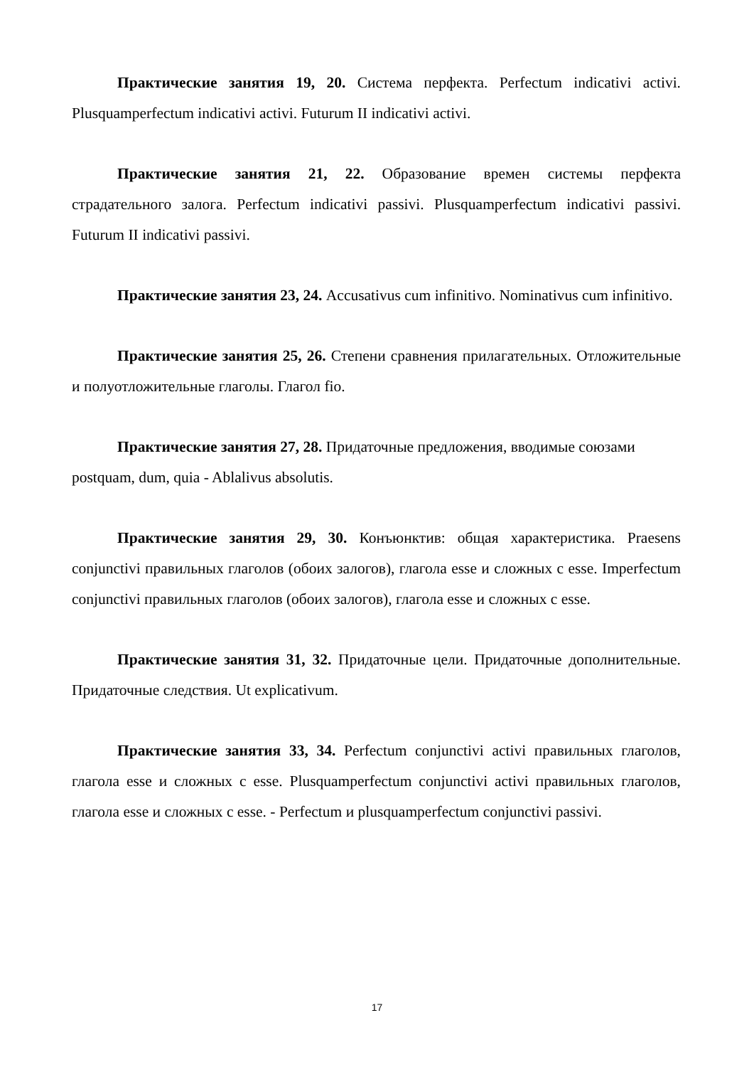Практические занятия 19, 20. Система перфекта. Perfectum indicativi activi. Plusquamperfectum indicativi activi. Futurum II indicativi activi.
Практические занятия 21, 22. Образование времен системы перфекта страдательного залога. Perfectum indicativi passivi. Plusquamperfectum indicativi passivi. Futurum II indicativi passivi.
Практические занятия 23, 24. Accusativus cum infinitivo. Nominativus cum infinitivo.
Практические занятия 25, 26. Степени сравнения прилагательных. Отложительные и полуотложительные глаголы. Глагол fio.
Практические занятия 27, 28. Придаточные предложения, вводимые союзами postquam, dum, quia - Ablalivus absolutis.
Практические занятия 29, 30. Конъюнктив: общая характеристика. Praesens conjunctivi правильных глаголов (обоих залогов), глагола esse и сложных с esse. Imperfectum conjunctivi правильных глаголов (обоих залогов), глагола esse и сложных с esse.
Практические занятия 31, 32. Придаточные цели. Придаточные дополнительные. Придаточные следствия. Ut explicativum.
Практические занятия 33, 34. Perfectum conjunctivi activi правильных глаголов, глагола esse и сложных с esse. Plusquamperfectum conjunctivi activi правильных глаголов, глагола esse и сложных с esse. - Perfectum и plusquamperfectum conjunctivi passivi.
17